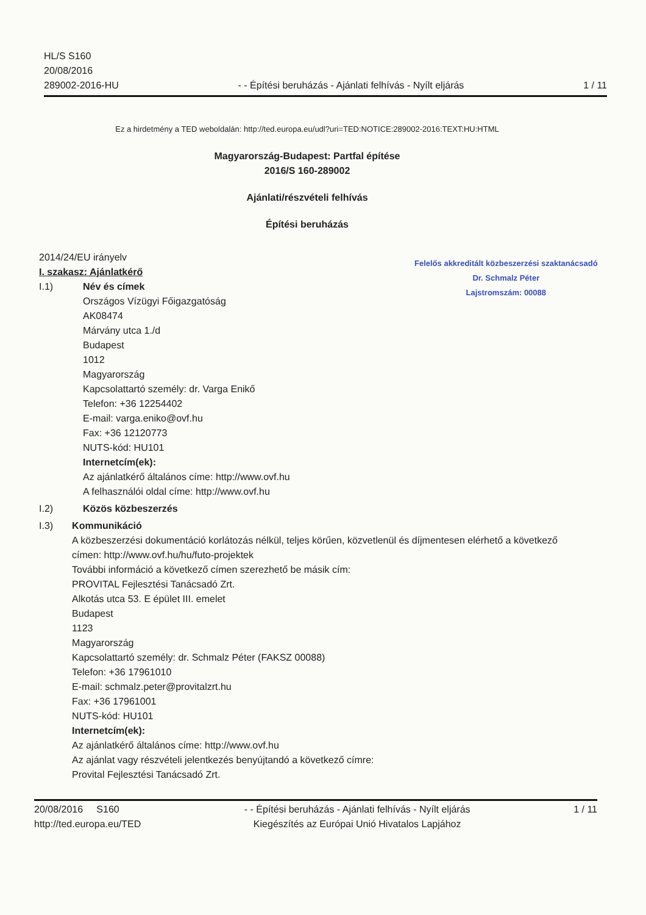HL/S S160
20/08/2016
289002-2016-HU
- - Építési beruházás - Ajánlati felhívás - Nyílt eljárás
1 / 11
Felelős akkreditált közbeszerzési szaktanácsadó
Dr. Schmalz Péter
Lajstromszám: 00088
Ez a hirdetmény a TED weboldalán: http://ted.europa.eu/udl?uri=TED:NOTICE:289002-2016:TEXT:HU:HTML
Magyarország-Budapest: Partfal építése
2016/S 160-289002
Ajánlati/részvételi felhívás
Építési beruházás
2014/24/EU irányelv
I. szakasz: Ajánlatkérő
I.1) Név és címek
Országos Vízügyi Főigazgatóság
AK08474
Márvány utca 1./d
Budapest
1012
Magyarország
Kapcsolattartó személy: dr. Varga Enikő
Telefon: +36 12254402
E-mail: varga.eniko@ovf.hu
Fax: +36 12120773
NUTS-kód: HU101
Internetcím(ek):
Az ajánlatkérő általános címe: http://www.ovf.hu
A felhasználói oldal címe: http://www.ovf.hu
I.2) Közös közbeszerzés
I.3) Kommunikáció
A közbeszerzési dokumentáció korlátozás nélkül, teljes körűen, közvetlenül és díjmentesen elérhető a következő címen: http://www.ovf.hu/hu/futo-projektek
További információ a következő címen szerezhető be másik cím:
PROVITAL Fejlesztési Tanácsadó Zrt.
Alkotás utca 53. E épület III. emelet
Budapest
1123
Magyarország
Kapcsolattartó személy: dr. Schmalz Péter (FAKSZ 00088)
Telefon: +36 17961010
E-mail: schmalz.peter@provitalzrt.hu
Fax: +36 17961001
NUTS-kód: HU101
Internetcím(ek):
Az ajánlatkérő általános címe: http://www.ovf.hu
Az ajánlat vagy részvételi jelentkezés benyújtandó a következő címre:
Provital Fejlesztési Tanácsadó Zrt.
20/08/2016 S160
http://ted.europa.eu/TED
- - Építési beruházás - Ajánlati felhívás - Nyílt eljárás
Kiegészítés az Európai Unió Hivatalos Lapjához
1 / 11